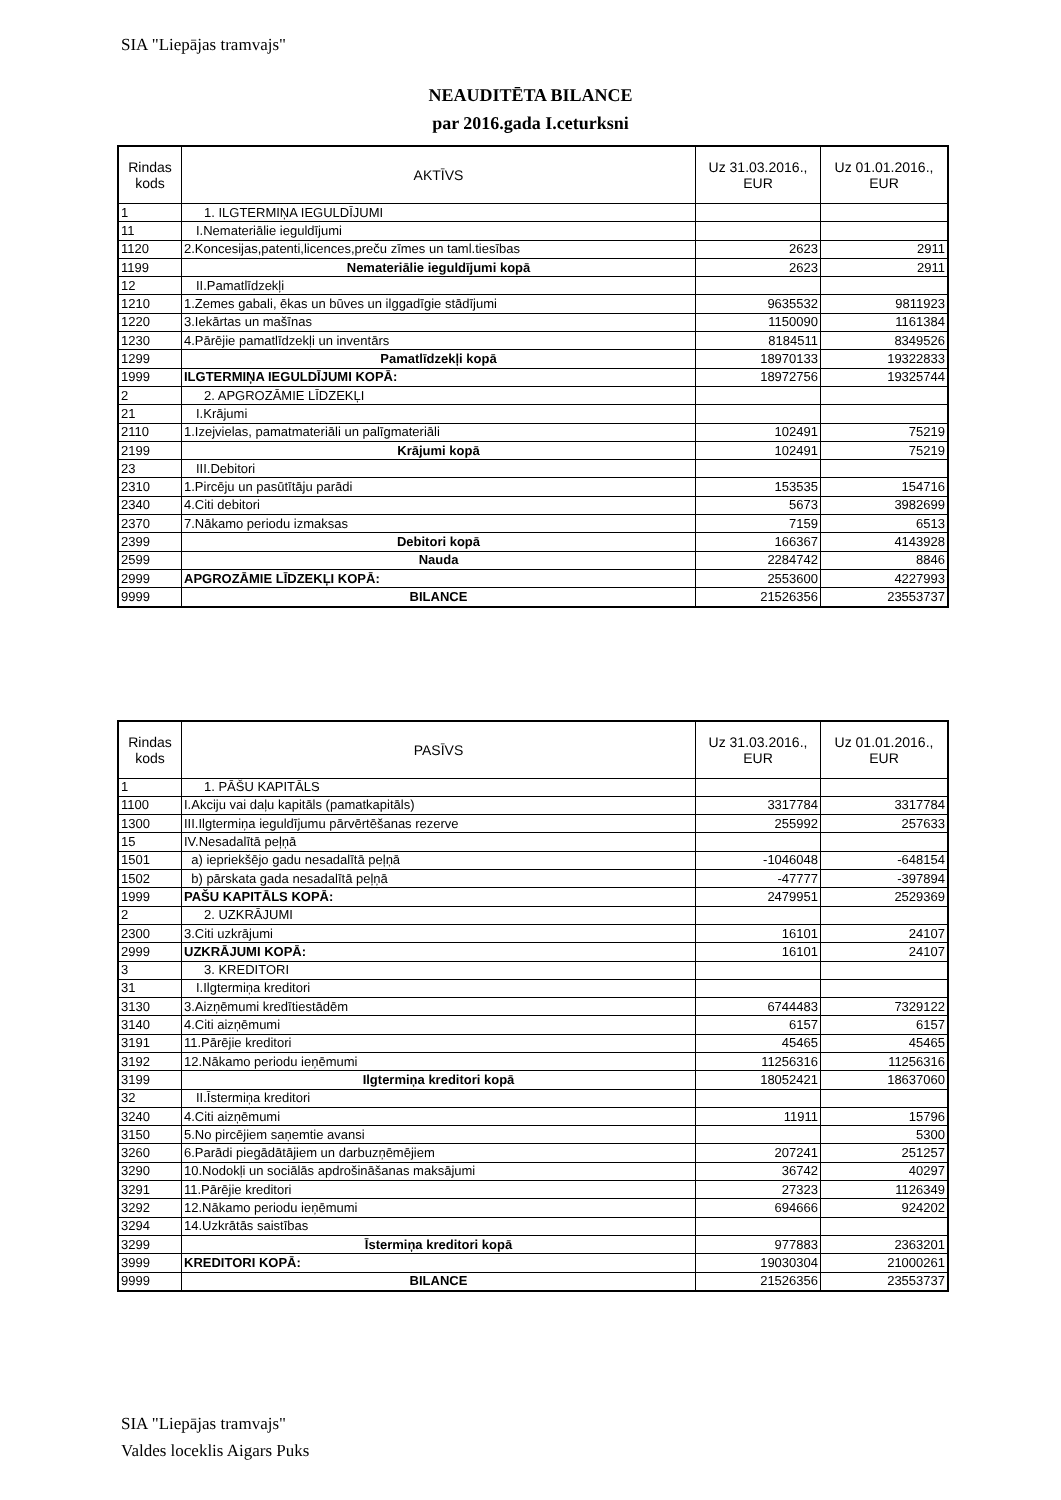SIA "Liepājas tramvajs"
NEAUDITĒTA BILANCE
par 2016.gada I.ceturksni
| Rindas kods | AKTĪVS | Uz 31.03.2016., EUR | Uz 01.01.2016., EUR |
| --- | --- | --- | --- |
| 1 | 1. ILGTERMIŅA IEGULDĪJUMI | | |
| 11 | I.Nemateriālie ieguldījumi | | |
| 1120 | 2.Koncesijas,patenti,licences,preču zīmes un taml.tiesības | 2623 | 2911 |
| 1199 | Nemateriālie ieguldījumi kopā | 2623 | 2911 |
| 12 | II.Pamatlīdzekļi | | |
| 1210 | 1.Zemes gabali, ēkas un būves un ilggadīgie stādījumi | 9635532 | 9811923 |
| 1220 | 3.Iekārtas un mašīnas | 1150090 | 1161384 |
| 1230 | 4.Pārējie pamatlīdzekļi un inventārs | 8184511 | 8349526 |
| 1299 | Pamatlīdzekļi kopā | 18970133 | 19322833 |
| 1999 | ILGTERMIŅA IEGULDĪJUMI KOPĀ: | 18972756 | 19325744 |
| 2 | 2. APGROZĀMIE LĪDZEKĻI | | |
| 21 | I.Krājumi | | |
| 2110 | 1.Izejvielas, pamatmateriāli un palīgmateriāli | 102491 | 75219 |
| 2199 | Krājumi kopā | 102491 | 75219 |
| 23 | III.Debitori | | |
| 2310 | 1.Pircēju un pasūtītāju parādi | 153535 | 154716 |
| 2340 | 4.Citi debitori | 5673 | 3982699 |
| 2370 | 7.Nākamo periodu izmaksas | 7159 | 6513 |
| 2399 | Debitori kopā | 166367 | 4143928 |
| 2599 | Nauda | 2284742 | 8846 |
| 2999 | APGROZĀMIE LĪDZEKĻI KOPĀ: | 2553600 | 4227993 |
| 9999 | BILANCE | 21526356 | 23553737 |
| Rindas kods | PASĪVS | Uz 31.03.2016., EUR | Uz 01.01.2016., EUR |
| --- | --- | --- | --- |
| 1 | 1. PĀŠU KAPITĀLS | | |
| 1100 | I.Akciju vai daļu kapitāls (pamatkapitāls) | 3317784 | 3317784 |
| 1300 | III.Ilgtermiņa ieguldījumu pārvērtēšanas rezerve | 255992 | 257633 |
| 15 | IV.Nesadalītā peļņā | | |
| 1501 | a) iepriekšējo gadu nesadalītā peļņā | -1046048 | -648154 |
| 1502 | b) pārskata gada nesadalītā peļņā | -47777 | -397894 |
| 1999 | PAŠU KAPITĀLS KOPĀ: | 2479951 | 2529369 |
| 2 | 2. UZKRĀJUMI | | |
| 2300 | 3.Citi uzkrājumi | 16101 | 24107 |
| 2999 | UZKRĀJUMI KOPĀ: | 16101 | 24107 |
| 3 | 3. KREDITORI | | |
| 31 | I.Ilgtermiņa kreditori | | |
| 3130 | 3.Aizņēmumi kredītiestādēm | 6744483 | 7329122 |
| 3140 | 4.Citi aizņēmumi | 6157 | 6157 |
| 3191 | 11.Pārējie kreditori | 45465 | 45465 |
| 3192 | 12.Nākamo periodu ieņēmumi | 11256316 | 11256316 |
| 3199 | Ilgtermiņa kreditori kopā | 18052421 | 18637060 |
| 32 | II.Īstermiņa kreditori | | |
| 3240 | 4.Citi aizņēmumi | 11911 | 15796 |
| 3150 | 5.No pircējiem saņemtie avansi | | 5300 |
| 3260 | 6.Parādi piegādātājiem un darbuzņēmējiem | 207241 | 251257 |
| 3290 | 10.Nodokļi un sociālās apdrošināšanas maksājumi | 36742 | 40297 |
| 3291 | 11.Pārējie kreditori | 27323 | 1126349 |
| 3292 | 12.Nākamo periodu ieņēmumi | 694666 | 924202 |
| 3294 | 14.Uzkrātās saistības | | |
| 3299 | Īstermiņa kreditori kopā | 977883 | 2363201 |
| 3999 | KREDITORI KOPĀ: | 19030304 | 21000261 |
| 9999 | BILANCE | 21526356 | 23553737 |
SIA "Liepājas tramvajs"
Valdes loceklis Aigars Puks